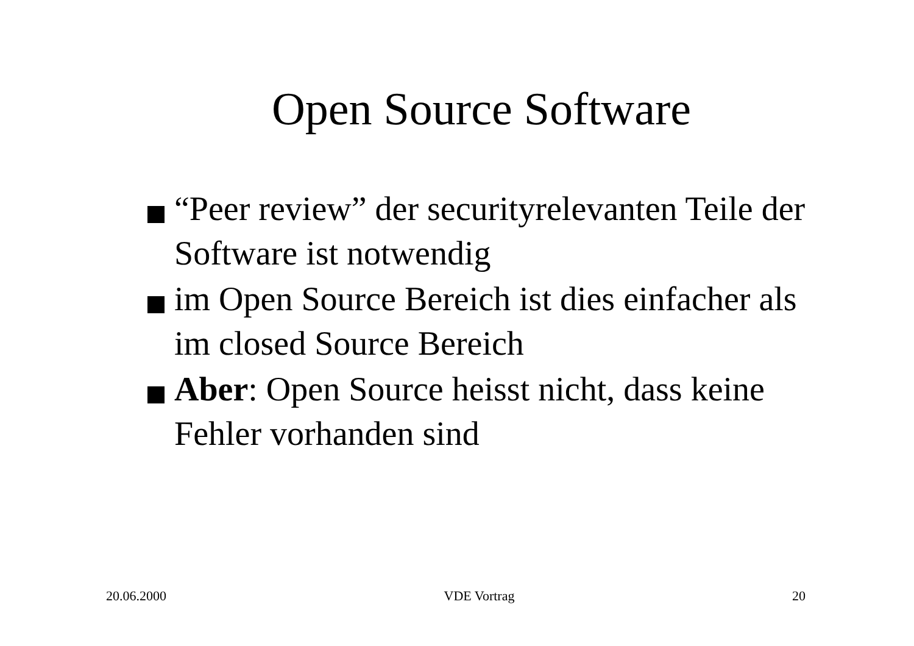Open Source Software
“Peer review” der securityrelevanten Teile der Software ist notwendig
im Open Source Bereich ist dies einfacher als im closed Source Bereich
Aber: Open Source heisst nicht, dass keine Fehler vorhanden sind
20.06.2000 VDE Vortrag 20